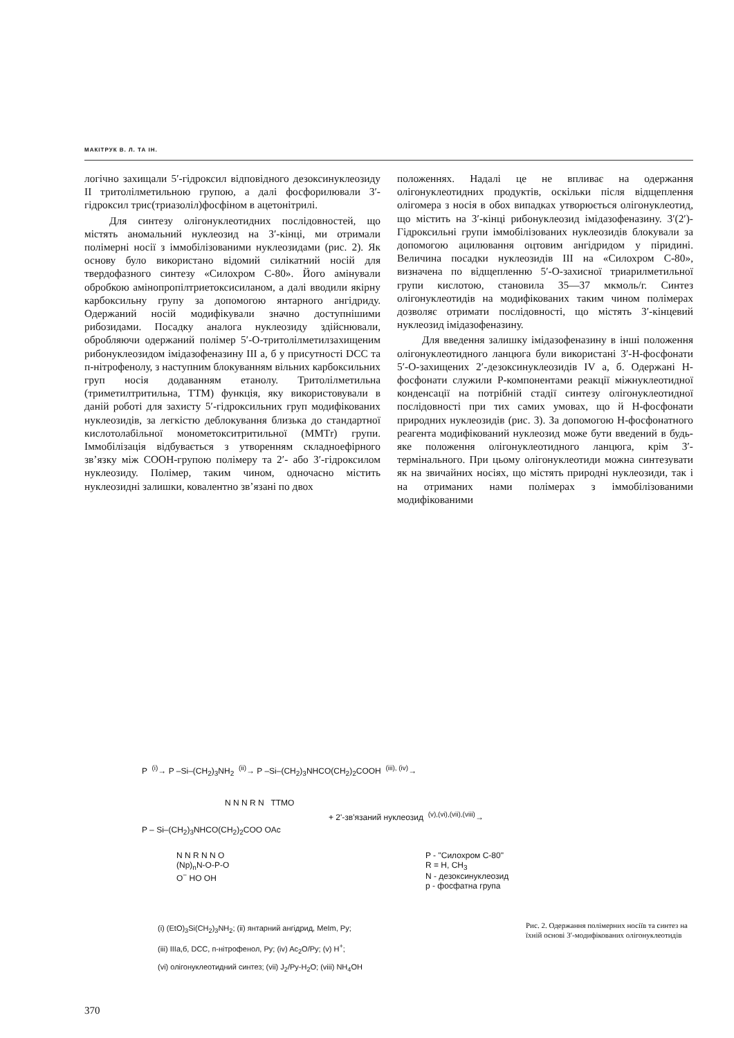МАКІТРУК В. Л. ТА ІН.
логічно захищали 5′-гідроксил відповідного дезоксинуклеозиду II тритолілметильною групою, а далі фосфорилювали 3′-гідроксил трис(триазоліл)фосфіном в ацетонітрилі.
Для синтезу олігонуклеотидних послідовностей, що містять аномальний нуклеозид на 3′-кінці, ми отримали полімерні носії з іммобілізованими нуклеозидами (рис. 2). Як основу було використано відомий силікатний носій для твердофазного синтезу «Силохром С-80». Його амінували обробкою амінопропілтриетоксисиланом, а далі вводили якірну карбоксильну групу за допомогою янтарного ангідриду. Одержаний носій модифікували значно доступнішими рибозидами. Посадку аналога нуклеозиду здійснювали, обробляючи одержаний полімер 5′-О-тритолілметилзахищеним рибонуклеозидом імідазофеназину III а, б у присутності DCC та п-нітрофенолу, з наступним блокуванням вільних карбоксильних груп носія додаванням етанолу. Тритолілметильна (триметилтритильна, ТТМ) функція, яку використовували в даній роботі для захисту 5′-гідроксильних груп модифікованих нуклеозидів, за легкістю деблокування близька до стандартної кислотолабільної монометокситритильної (ММТr) групи. Іммобілізація відбувається з утворенням складноефірного зв’язку між СООН-групою полімеру та 2′- або 3′-гідроксилом нуклеозиду. Полімер, таким чином, одночасно містить нуклеозидні залишки, ковалентно зв’язані по двох
положеннях. Надалі це не впливає на одержання олігонуклеотидних продуктів, оскільки після відщеплення олігомера з носія в обох випадках утворюється олігонуклеотид, що містить на 3′-кінці рибонуклеозид імідазофеназину. 3′(2′)-Гідроксильні групи іммобілізованих нуклеозидів блокували за допомогою ацилювання оцтовим ангідридом у піридині. Величина посадки нуклеозидів III на «Силохром С-80», визначена по відщепленню 5′-О-захисної триарилметильної групи кислотою, становила 35—37 мкмоль/г. Синтез олігонуклеотидів на модифікованих таким чином полімерах дозволяє отримати послідовності, що містять 3′-кінцевий нуклеозид імідазофеназину.
Для введення залишку імідазофеназину в інші положення олігонуклеотидного ланцюга були використані 3′-Н-фосфонати 5′-О-захищених 2′-дезоксинуклеозидів IV а, б. Одержані Н-фосфонати служили Р-компонентами реакції міжнуклеотидної конденсації на потрібній стадії синтезу олігонуклеотидної послідовності при тих самих умовах, що й Н-фосфонати природних нуклеозидів (рис. 3). За допомогою Н-фосфонатного реагента модифікований нуклеозид може бути введений в будь-яке положення олігонуклеотидного ланцюга, крім 3′-термінального. При цьому олігонуклеотиди можна синтезувати як на звичайних носіях, що містять природні нуклеозиди, так і на отриманих нами полімерах з іммобілізованими модифікованими
P <sup>(i)</sup>→ P –Si–(CH<sub>2</sub>)<sub>3</sub>NH<sub>2</sub> <sup>(ii)</sup>→ P –Si–(CH<sub>2</sub>)<sub>3</sub>NHCO(CH<sub>2</sub>)<sub>2</sub>COOH <sup>(iii), (iv)</sup>→
N N N R N TTMO
+ 2'-зв'язаний нуклеозид <sup>(v),(vi),(vii),(viii)</sup>→
P – Si–(CH<sub>2</sub>)<sub>3</sub>NHCO(CH<sub>2</sub>)<sub>2</sub>COO OAc
N N R N N O
(Np)<sub>n</sub>N-O-P-O
O<sup>−</sup> HO OH
P - "Силохром С-80"
R = H, CH<sub>3</sub>
N - дезоксинуклеозид
p - фосфатна група
(i) (EtO)<sub>3</sub>Si(CH<sub>2</sub>)<sub>3</sub>NH<sub>2</sub>; (ii) янтарний ангідрид, MeIm, Py;
(iii) IIIa,б, DCC, п-нітрофенол, Py; (iv) Ac<sub>2</sub>O/Py; (v) H<sup>+</sup>;
(vi) олігонуклеотидний синтез; (vii) J<sub>2</sub>/Py-H<sub>2</sub>O; (viii) NH<sub>4</sub>OH
Рис. 2. Одержання полімерних носіїв та синтез на їхній основі 3′-модифікованих олігонуклеотидів
370